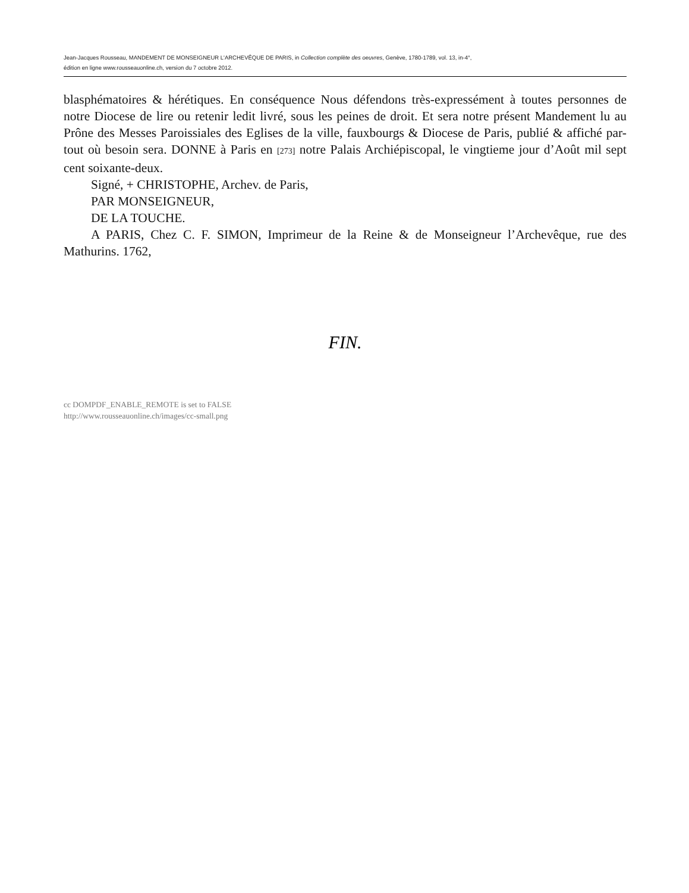Jean-Jacques Rousseau, MANDEMENT DE MONSEIGNEUR L'ARCHEVÊQUE DE PARIS, in Collection complète des oeuvres, Genève, 1780-1789, vol. 13, in-4°,
édition en ligne www.rousseauonline.ch, version du 7 octobre 2012.
blasphématoires & hérétiques. En conséquence Nous défendons très-expressément à toutes personnes de notre Diocese de lire ou retenir ledit livré, sous les peines de droit. Et sera notre présent Mandement lu au Prône des Messes Paroissiales des Eglises de la ville, fauxbourgs & Diocese de Paris, publié & affiché par-tout où besoin sera. DONNE à Paris en [273] notre Palais Archiépiscopal, le vingtieme jour d’Août mil sept cent soixante-deux.
Signé, + CHRISTOPHE, Archev. de Paris,
PAR MONSEIGNEUR,
DE LA TOUCHE.
A PARIS, Chez C. F. SIMON, Imprimeur de la Reine & de Monseigneur l’Archevêque, rue des Mathurins. 1762,
FIN.
cc DOMPDF_ENABLE_REMOTE is set to FALSE
http://www.rousseauonline.ch/images/cc-small.png